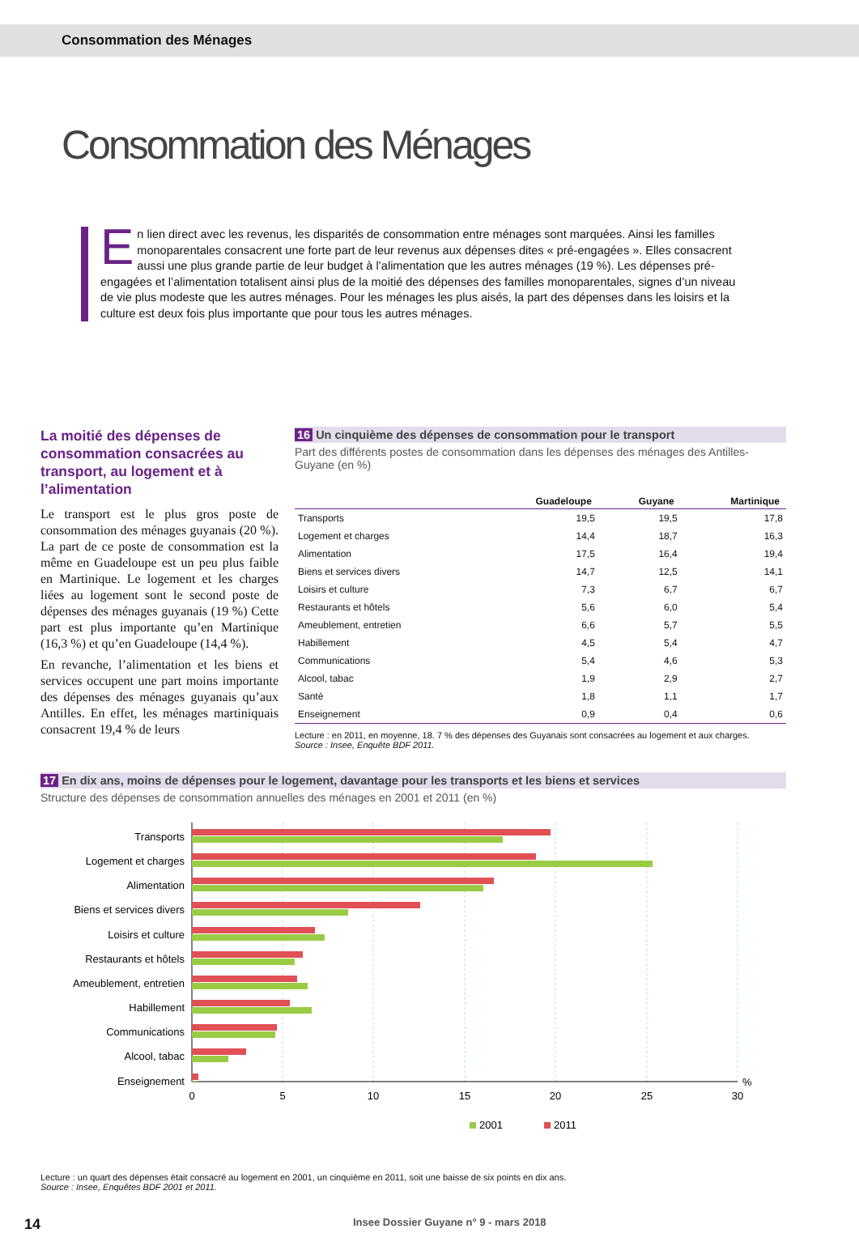Consommation des Ménages
Consommation des Ménages
En lien direct avec les revenus, les disparités de consommation entre ménages sont marquées. Ainsi les familles monoparentales consacrent une forte part de leur revenus aux dépenses dites « pré-engagées ». Elles consacrent aussi une plus grande partie de leur budget à l’alimentation que les autres ménages (19 %). Les dépenses pré-engagées et l’alimentation totalisent ainsi plus de la moitié des dépenses des familles monoparentales, signes d’un niveau de vie plus modeste que les autres ménages. Pour les ménages les plus aisés, la part des dépenses dans les loisirs et la culture est deux fois plus importante que pour tous les autres ménages.
La moitié des dépenses de consommation consacrées au transport, au logement et à l’alimentation
Le transport est le plus gros poste de consommation des ménages guyanais (20 %). La part de ce poste de consommation est la même en Guadeloupe est un peu plus faible en Martinique. Le logement et les charges liées au logement sont le second poste de dépenses des ménages guyanais (19 %) Cette part est plus importante qu’en Martinique (16,3 %) et qu’en Guadeloupe (14,4 %).
En revanche, l’alimentation et les biens et services occupent une part moins importante des dépenses des ménages guyanais qu’aux Antilles. En effet, les ménages martiniquais consacrent 19,4 % de leurs
16 Un cinquième des dépenses de consommation pour le transport
Part des différents postes de consommation dans les dépenses des ménages des Antilles-Guyane (en %)
| | Guadeloupe | Guyane | Martinique |
| --- | --- | --- | --- |
| Transports | 19,5 | 19,5 | 17,8 |
| Logement et charges | 14,4 | 18,7 | 16,3 |
| Alimentation | 17,5 | 16,4 | 19,4 |
| Biens et services divers | 14,7 | 12,5 | 14,1 |
| Loisirs et culture | 7,3 | 6,7 | 6,7 |
| Restaurants et hôtels | 5,6 | 6,0 | 5,4 |
| Ameublement, entretien | 6,6 | 5,7 | 5,5 |
| Habillement | 4,5 | 5,4 | 4,7 |
| Communications | 5,4 | 4,6 | 5,3 |
| Alcool, tabac | 1,9 | 2,9 | 2,7 |
| Santé | 1,8 | 1,1 | 1,7 |
| Enseignement | 0,9 | 0,4 | 0,6 |
Lecture : en 2011, en moyenne, 18. 7 % des dépenses des Guyanais sont consacrées au logement et aux charges.
Source : Insee, Enquête BDF 2011.
17 En dix ans, moins de dépenses pour le logement, davantage pour les transports et les biens et services
Structure des dépenses de consommation annuelles des ménages en 2001 et 2011 (en %)
Transports
Logement et charges
Alimentation
Biens et services divers
Loisirs et culture
Restaurants et hôtels
Ameublement, entretien
Habillement
Communications
Alcool, tabac
Enseignement
0
5
10
15
20
25
30
%
2001
2011
Lecture : un quart des dépenses était consacré au logement en 2001, un cinquième en 2011, soit une baisse de six points en dix ans.
Source : Insee, Enquêtes BDF 2001 et 2011.
14 Insee Dossier Guyane n° 9 - mars 2018